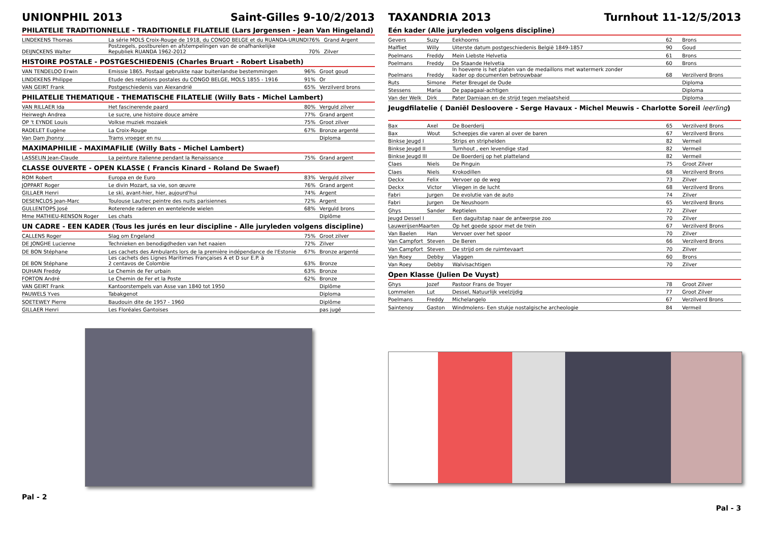UNIONPHIL 2013 Saint-Gilles 9-10/2/2013
PHILATELIE TRADITIONNELLE - TRADITIONELE FILATELIE (Lars Jørgensen - Jean Van Hingeland)
| LINDEKENS Thomas | La série MOLS Croix-Rouge de 1918, du CONGO BELGE et du RUANDA-URUNDI | 76% | Grand Argent |
| DEIJNCKENS Walter | Postzegels, postburelen en afstempelingen van de onafhankelijke Republiek RUANDA 1962-2012 | 70% | Zilver |
HISTOIRE POSTALE - POSTGESCHIEDENIS (Charles Bruart - Robert Lisabeth)
| VAN TENDELOO Erwin | Emissie 1865. Postaal gebruikte naar buitenlandse bestemmingen | 96% | Groot goud |
| LINDEKENS Philippe | Etude des relations postales du CONGO BELGE, MOLS 1855 - 1916 | 91% | Or |
| VAN GEIRT Frank | Postgeschiedenis van Alexandrië | 65% | Verzilverd brons |
PHILATELIE THEMATIQUE - THEMATISCHE FILATELIE (Willy Bats - Michel Lambert)
| VAN RILLAER Ida | Het fascinerende paard | 80% | Verguld zilver |
| Heirwegh Andrea | Le sucre, une histoire douce amère | 77% | Grand argent |
| OP 't EYNDE Louis | Volkse muziek mozaiek | 75% | Groot zilver |
| RADELET Eugène | La Croix-Rouge | 67% | Bronze argenté |
| Van Dam Jhonny | Trams vroeger en nu | | Diploma |
MAXIMAPHILIE - MAXIMAFILIE (Willy Bats - Michel Lambert)
| LASSELIN Jean-Claude | La peinture italienne pendant la Renaissance | 75% | Grand argent |
CLASSE OUVERTE - OPEN KLASSE ( Francis Kinard - Roland De Swaef)
| ROM Robert | Europa en de Euro | 83% | Verguld zilver |
| JOPPART Roger | Le divin Mozart, sa vie, son œuvre | 76% | Grand argent |
| GILLAER Henri | Le ski, avant-hier, hier, aujourd'hui | 74% | Argent |
| DESENCLOS Jean-Marc | Toulouse Lautrec peintre des nuits parisiennes | 72% | Argent |
| GULLENTOPS José | Roterende raderen en wentelende wielen | 68% | Verguld brons |
| Mme MATHIEU-RENSON Roger | Les chats | | Diplôme |
UN CADRE - EEN KADER (Tous les jurés en leur discipline - Alle juryleden volgens discipline)
| CALLENS Roger | Slag om Engeland | 75% | Groot zilver |
| DE JONGHE Lucienne | Technieken en benodigdheden van het naaien | 72% | Zilver |
| DE BON Stéphane | Les cachets des Ambulants lors de la première indépendance de l'Estonie | 67% | Bronze argenté |
| DE BON Stéphane | Les cachets des Lignes Maritimes Françaises A et D sur E.P. à 2 centavos de Colombie | 63% | Bronze |
| DUHAIN Freddy | Le Chemin de Fer urbain | 63% | Bronze |
| FORTON André | Le Chemin de Fer et la Poste | 62% | Bronze |
| VAN GEIRT Frank | Kantoorstempels van Asse van 1840 tot 1950 | | Diplôme |
| PAUWELS Yves | Tabakgenot | | Diploma |
| SOETEWEY Pierre | Baudouin dite de 1957 - 1960 | | Diplôme |
| GILLAER Henri | Les Floréales Gantoises | | pas jugé |
Pal - 2
TAXANDRIA 2013 Turnhout 11-12/5/2013
Eén kader (Alle juryleden volgens discipline)
| Gevers | Suzy | Eekhoorns | 62 | Brons |
| Malfliet | Willy | Uiterste datum postgeschiedenis België 1849-1857 | 90 | Goud |
| Poelmans | Freddy | Mein Liebste Helvetia | 61 | Brons |
| Poelmans | Freddy | De Staande Helvetia | 60 | Brons |
| Poelmans | Freddy | In hoeverre is het platen van de medaillons met watermerk zonder kader op documenten betrouwbaar | 68 | Verzilverd Brons |
| Ruts | Simone | Pieter Breugel de Oude | | Diploma |
| Stessens | Maria | De papagaai-achtigen | | Diploma |
| Van der Welk | Dirk | Pater Damiaan en de strijd tegen melaatsheid | | Diploma |
Jeugdfilatelie ( Daniël Desloovere - Serge Havaux - Michel Meuwis - Charlotte Soreil leerling)
| Bax | Axel | De Boerderij | 65 | Verzilverd Brons |
| Bax | Wout | Scheepjes die varen al over de baren | 67 | Verzilverd Brons |
| Binkse Jeugd I | | Strips en striphelden | 82 | Vermeil |
| Binkse Jeugd II | | Turnhout , een levendige stad | 82 | Vermeil |
| Binkse Jeugd III | | De Boerderij op het platteland | 82 | Vermeil |
| Claes | Niels | De Pinguin | 75 | Groot Zilver |
| Claes | Niels | Krokodillen | 68 | Verzilverd Brons |
| Deckx | Felix | Vervoer op de weg | 73 | Zilver |
| Deckx | Victor | Vliegen in de lucht | 68 | Verzilverd Brons |
| Fabri | Jurgen | De evolutie van de auto | 74 | Zilver |
| Fabri | Jurgen | De Neushoorn | 65 | Verzilverd Brons |
| Ghys | Sander | Reptielen | 72 | Zilver |
| Jeugd Dessel I | | Een daguitstap naar de antwerpse zoo | 70 | Zilver |
| LauwerijsenMaarten | | Op het goede spoor met de trein | 67 | Verzilverd Brons |
| Van Baelen | Han | Vervoer over het spoor | 70 | Zilver |
| Van Campfort | Steven | De Beren | 66 | Verzilverd Brons |
| Van Campfort | Steven | De strijd om de ruimtevaart | 70 | Zilver |
| Van Roey | Debby | Vlaggen | 60 | Brons |
| Van Roey | Debby | Walvisachtigen | 70 | Zilver |
Open Klasse (Julien De Vuyst)
| Ghys | Jozef | Pastoor Frans de Troyer | 78 | Groot Zilver |
| Lommelen | Lut | Dessel, Natuurlijk veelzijdig | 77 | Groot Zilver |
| Poelmans | Freddy | Michelangelo | 67 | Verzilverd Brons |
| Saintenoy | Gaston | Windmolens- Een stukje nostalgische archeologie | 84 | Vermeil |
Pal - 3